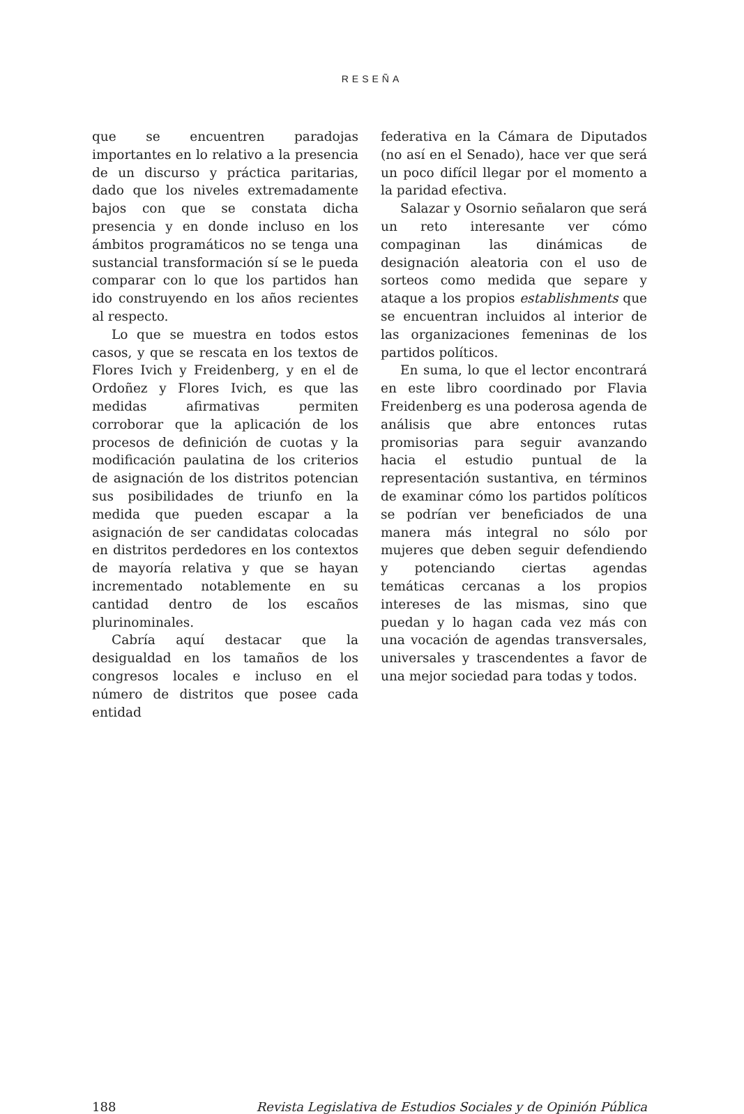RESEÑA
que se encuentren paradojas importantes en lo relativo a la presencia de un discurso y práctica paritarias, dado que los niveles extremadamente bajos con que se constata dicha presencia y en donde incluso en los ámbitos programáticos no se tenga una sustancial transformación sí se le pueda comparar con lo que los partidos han ido construyendo en los años recientes al respecto.
Lo que se muestra en todos estos casos, y que se rescata en los textos de Flores Ivich y Freidenberg, y en el de Ordoñez y Flores Ivich, es que las medidas afirmativas permiten corroborar que la aplicación de los procesos de definición de cuotas y la modificación paulatina de los criterios de asignación de los distritos potencian sus posibilidades de triunfo en la medida que pueden escapar a la asignación de ser candidatas colocadas en distritos perdedores en los contextos de mayoría relativa y que se hayan incrementado notablemente en su cantidad dentro de los escaños plurinominales.
Cabría aquí destacar que la desigualdad en los tamaños de los congresos locales e incluso en el número de distritos que posee cada entidad
federativa en la Cámara de Diputados (no así en el Senado), hace ver que será un poco difícil llegar por el momento a la paridad efectiva.
Salazar y Osornio señalaron que será un reto interesante ver cómo compaginan las dinámicas de designación aleatoria con el uso de sorteos como medida que separe y ataque a los propios establishments que se encuentran incluidos al interior de las organizaciones femeninas de los partidos políticos.
En suma, lo que el lector encontrará en este libro coordinado por Flavia Freidenberg es una poderosa agenda de análisis que abre entonces rutas promisorias para seguir avanzando hacia el estudio puntual de la representación sustantiva, en términos de examinar cómo los partidos políticos se podrían ver beneficiados de una manera más integral no sólo por mujeres que deben seguir defendiendo y potenciando ciertas agendas temáticas cercanas a los propios intereses de las mismas, sino que puedan y lo hagan cada vez más con una vocación de agendas transversales, universales y trascendentes a favor de una mejor sociedad para todas y todos.
188 Revista Legislativa de Estudios Sociales y de Opinión Pública